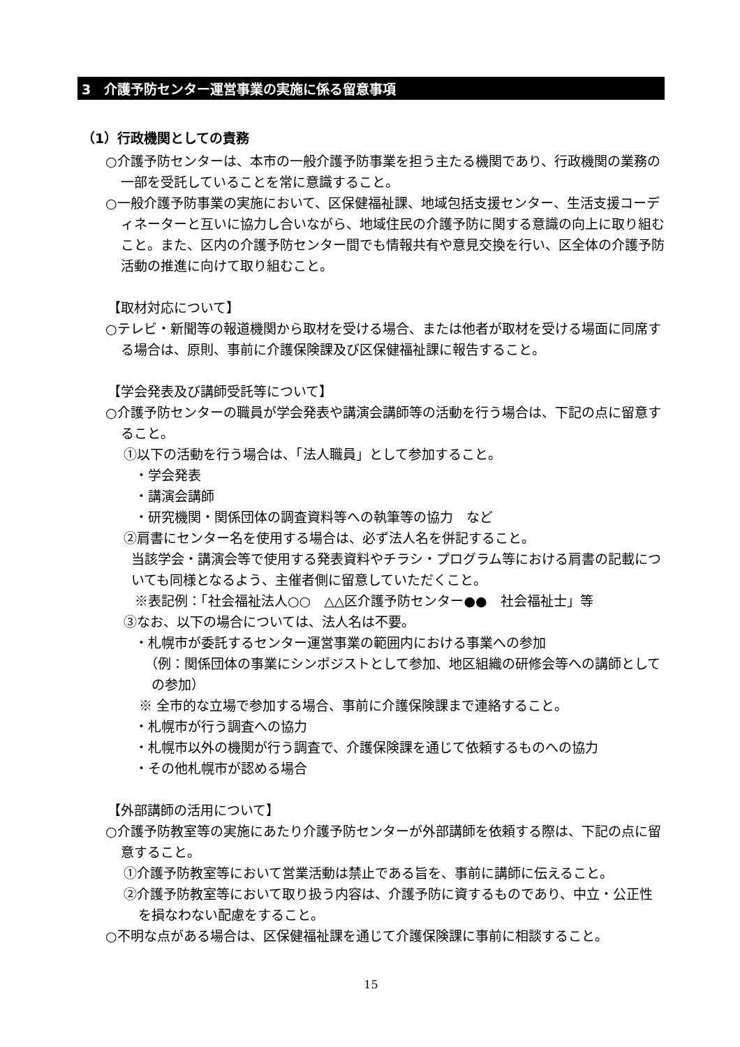3　介護予防センター運営事業の実施に係る留意事項
（1）行政機関としての責務
○介護予防センターは、本市の一般介護予防事業を担う主たる機関であり、行政機関の業務の一部を受託していることを常に意識すること。
○一般介護予防事業の実施において、区保健福祉課、地域包括支援センター、生活支援コーディネーターと互いに協力し合いながら、地域住民の介護予防に関する意識の向上に取り組むこと。また、区内の介護予防センター間でも情報共有や意見交換を行い、区全体の介護予防活動の推進に向けて取り組むこと。
【取材対応について】
○テレビ・新聞等の報道機関から取材を受ける場合、または他者が取材を受ける場面に同席する場合は、原則、事前に介護保険課及び区保健福祉課に報告すること。
【学会発表及び講師受託等について】
○介護予防センターの職員が学会発表や講演会講師等の活動を行う場合は、下記の点に留意すること。
①以下の活動を行う場合は、「法人職員」として参加すること。
・学会発表
・講演会講師
・研究機関・関係団体の調査資料等への執筆等の協力　など
②肩書にセンター名を使用する場合は、必ず法人名を併記すること。
当該学会・講演会等で使用する発表資料やチラシ・プログラム等における肩書の記載についても同様となるよう、主催者側に留意していただくこと。
※表記例：「社会福祉法人○○　△△区介護予防センター●●　社会福祉士」等
③なお、以下の場合については、法人名は不要。
・札幌市が委託するセンター運営事業の範囲内における事業への参加
（例：関係団体の事業にシンポジストとして参加、地区組織の研修会等への講師としての参加）
※ 全市的な立場で参加する場合、事前に介護保険課まで連絡すること。
・札幌市が行う調査への協力
・札幌市以外の機関が行う調査で、介護保険課を通じて依頼するものへの協力
・その他札幌市が認める場合
【外部講師の活用について】
○介護予防教室等の実施にあたり介護予防センターが外部講師を依頼する際は、下記の点に留意すること。
①介護予防教室等において営業活動は禁止である旨を、事前に講師に伝えること。
②介護予防教室等において取り扱う内容は、介護予防に資するものであり、中立・公正性を損なわない配慮をすること。
○不明な点がある場合は、区保健福祉課を通じて介護保険課に事前に相談すること。
15